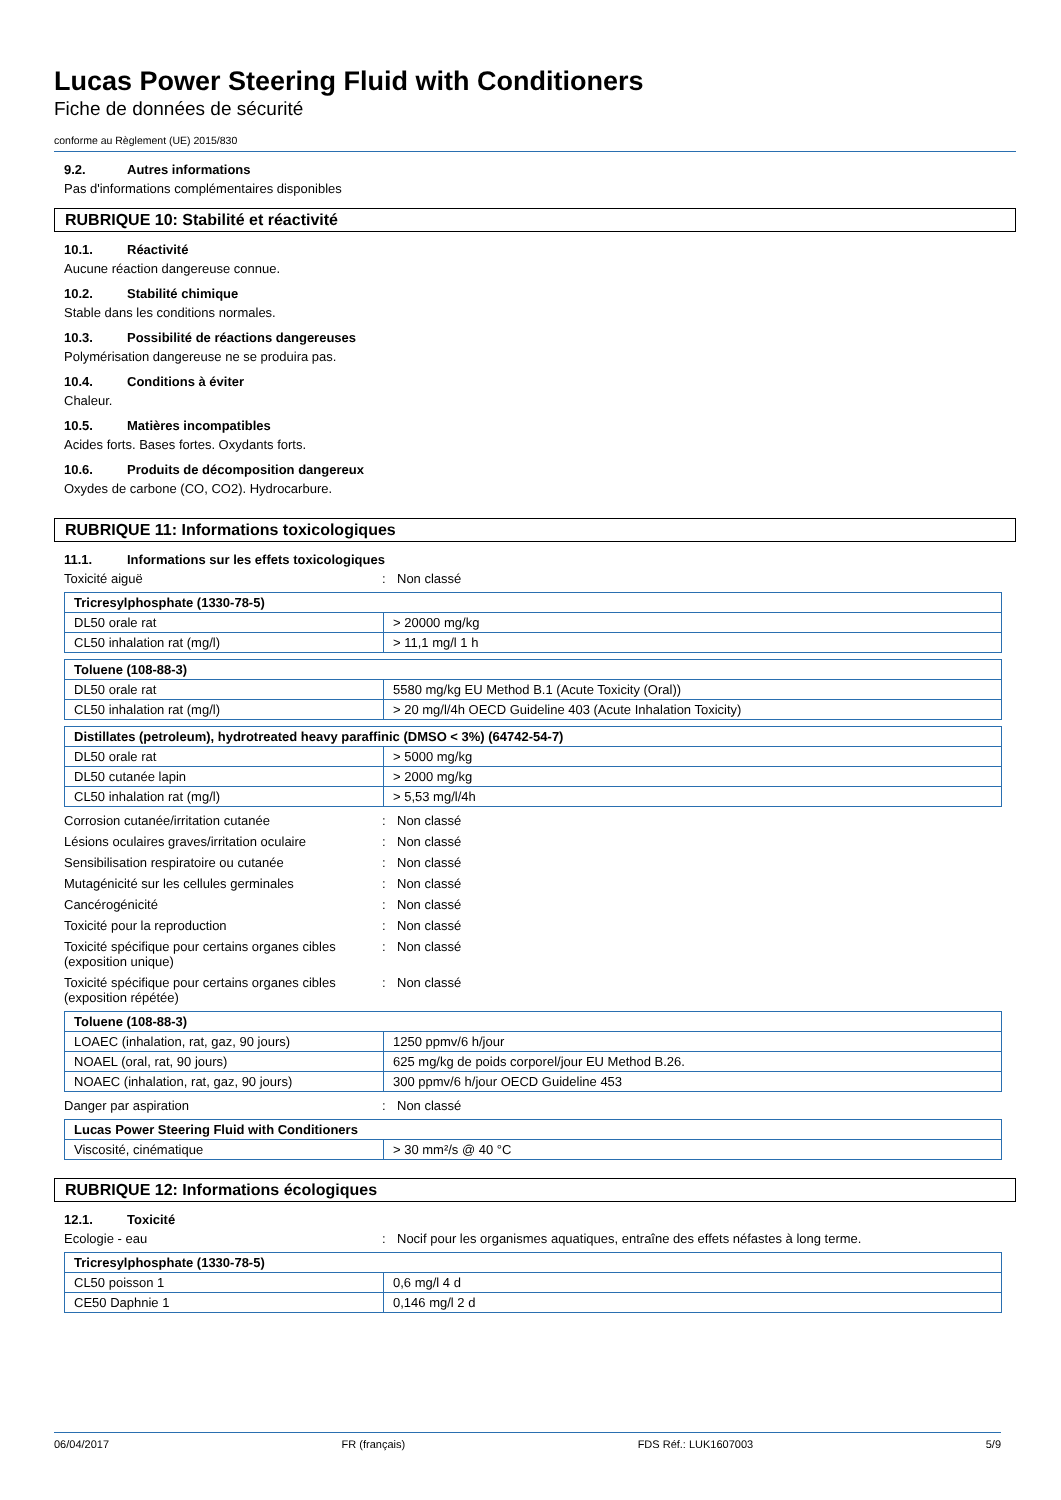Lucas Power Steering Fluid with Conditioners
Fiche de données de sécurité
conforme au Règlement (UE) 2015/830
9.2. Autres informations
Pas d'informations complémentaires disponibles
RUBRIQUE 10: Stabilité et réactivité
10.1. Réactivité
Aucune réaction dangereuse connue.
10.2. Stabilité chimique
Stable dans les conditions normales.
10.3. Possibilité de réactions dangereuses
Polymérisation dangereuse ne se produira pas.
10.4. Conditions à éviter
Chaleur.
10.5. Matières incompatibles
Acides forts. Bases fortes. Oxydants forts.
10.6. Produits de décomposition dangereux
Oxydes de carbone (CO, CO2). Hydrocarbure.
RUBRIQUE 11: Informations toxicologiques
11.1. Informations sur les effets toxicologiques
Toxicité aiguë : Non classé
| Tricresylphosphate (1330-78-5) | |
| DL50 orale rat | > 20000 mg/kg |
| CL50 inhalation rat (mg/l) | > 11,1 mg/l 1 h |
| Toluene (108-88-3) | |
| DL50 orale rat | 5580 mg/kg EU Method B.1 (Acute Toxicity (Oral)) |
| CL50 inhalation rat (mg/l) | > 20 mg/l/4h OECD Guideline 403 (Acute Inhalation Toxicity) |
| Distillates (petroleum), hydrotreated heavy paraffinic (DMSO < 3%) (64742-54-7) | |
| DL50 orale rat | > 5000 mg/kg |
| DL50 cutanée lapin | > 2000 mg/kg |
| CL50 inhalation rat (mg/l) | > 5,53 mg/l/4h |
Corrosion cutanée/irritation cutanée : Non classé
Lésions oculaires graves/irritation oculaire
: Non classé
Sensibilisation respiratoire ou cutanée : Non classé
Mutagénicité sur les cellules germinales : Non classé
Cancérogénicité : Non classé
Toxicité pour la reproduction : Non classé
Toxicité spécifique pour certains organes cibles (exposition unique)
: Non classé
Toxicité spécifique pour certains organes cibles (exposition répétée)
: Non classé
| Toluene (108-88-3) | |
| LOAEC (inhalation, rat, gaz, 90 jours) | 1250 ppmv/6 h/jour |
| NOAEL (oral, rat, 90 jours) | 625 mg/kg de poids corporel/jour EU Method B.26. |
| NOAEC (inhalation, rat, gaz, 90 jours) | 300 ppmv/6 h/jour OECD Guideline 453 |
Danger par aspiration : Non classé
| Lucas Power Steering Fluid with Conditioners | |
| Viscosité, cinématique | > 30 mm²/s @ 40 °C |
RUBRIQUE 12: Informations écologiques
12.1. Toxicité
Ecologie - eau : Nocif pour les organismes aquatiques, entraîne des effets néfastes à long terme.
| Tricresylphosphate (1330-78-5) | |
| CL50 poisson 1 | 0,6 mg/l 4 d |
| CE50 Daphnie 1 | 0,146 mg/l 2 d |
06/04/2017 FR (français) FDS Réf.: LUK1607003 5/9